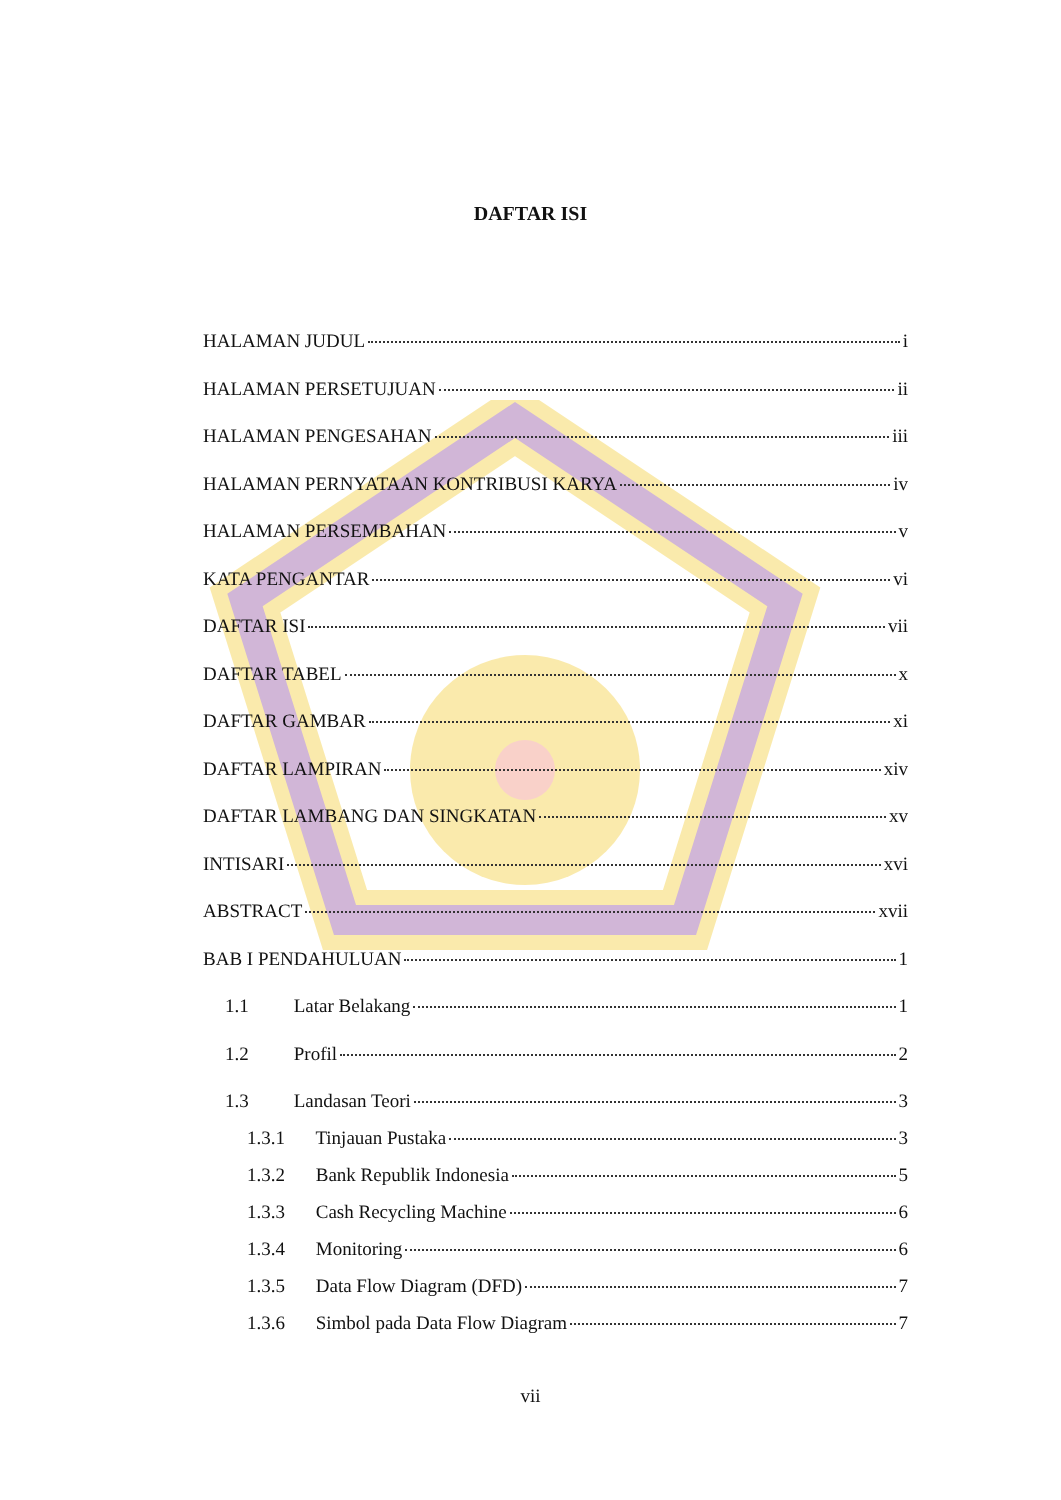DAFTAR ISI
HALAMAN JUDUL i
HALAMAN PERSETUJUAN ii
HALAMAN PENGESAHAN iii
HALAMAN PERNYATAAN KONTRIBUSI KARYA iv
HALAMAN PERSEMBAHAN v
KATA PENGANTAR vi
DAFTAR ISI vii
DAFTAR TABEL x
DAFTAR GAMBAR xi
DAFTAR LAMPIRAN xiv
DAFTAR LAMBANG DAN SINGKATAN xv
INTISARI xvi
ABSTRACT xvii
BAB I PENDAHULUAN 1
1.1 Latar Belakang 1
1.2 Profil 2
1.3 Landasan Teori 3
1.3.1 Tinjauan Pustaka 3
1.3.2 Bank Republik Indonesia 5
1.3.3 Cash Recycling Machine 6
1.3.4 Monitoring 6
1.3.5 Data Flow Diagram (DFD) 7
1.3.6 Simbol pada Data Flow Diagram 7
vii